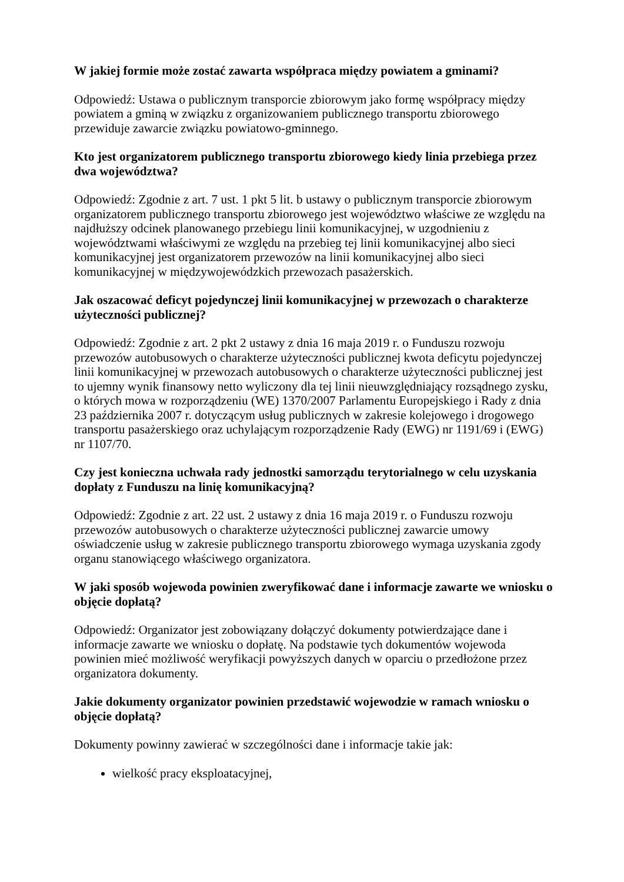W jakiej formie może zostać zawarta współpraca między powiatem a gminami?
Odpowiedź: Ustawa o publicznym transporcie zbiorowym jako formę współpracy między powiatem a gminą w związku z organizowaniem publicznego transportu zbiorowego przewiduje zawarcie związku powiatowo-gminnego.
Kto jest organizatorem publicznego transportu zbiorowego kiedy linia przebiega przez dwa województwa?
Odpowiedź: Zgodnie z art. 7 ust. 1 pkt 5 lit. b ustawy o publicznym transporcie zbiorowym organizatorem publicznego transportu zbiorowego jest województwo właściwe ze względu na najdłuższy odcinek planowanego przebiegu linii komunikacyjnej, w uzgodnieniu z województwami właściwymi ze względu na przebieg tej linii komunikacyjnej albo sieci komunikacyjnej jest organizatorem przewozów na linii komunikacyjnej albo sieci komunikacyjnej w międzywojewódzkich przewozach pasażerskich.
Jak oszacować deficyt pojedynczej linii komunikacyjnej w przewozach o charakterze użyteczności publicznej?
Odpowiedź: Zgodnie z art. 2 pkt 2 ustawy z dnia 16 maja 2019 r. o Funduszu rozwoju przewozów autobusowych o charakterze użyteczności publicznej kwota deficytu pojedynczej linii komunikacyjnej w przewozach autobusowych o charakterze użyteczności publicznej jest to ujemny wynik finansowy netto wyliczony dla tej linii nieuwzględniający rozsądnego zysku, o których mowa w rozporządzeniu (WE) 1370/2007 Parlamentu Europejskiego i Rady z dnia 23 października 2007 r. dotyczącym usług publicznych w zakresie kolejowego i drogowego transportu pasażerskiego oraz uchylającym rozporządzenie Rady (EWG) nr 1191/69 i (EWG) nr 1107/70.
Czy jest konieczna uchwała rady jednostki samorządu terytorialnego w celu uzyskania dopłaty z Funduszu na linię komunikacyjną?
Odpowiedź: Zgodnie z art. 22 ust. 2 ustawy z dnia 16 maja 2019 r. o Funduszu rozwoju przewozów autobusowych o charakterze użyteczności publicznej zawarcie umowy oświadczenie usług w zakresie publicznego transportu zbiorowego wymaga uzyskania zgody organu stanowiącego właściwego organizatora.
W jaki sposób wojewoda powinien zweryfikować dane i informacje zawarte we wniosku o objęcie dopłatą?
Odpowiedź: Organizator jest zobowiązany dołączyć dokumenty potwierdzające dane i informacje zawarte we wniosku o dopłatę. Na podstawie tych dokumentów wojewoda powinien mieć możliwość weryfikacji powyższych danych w oparciu o przedłożone przez organizatora dokumenty.
Jakie dokumenty organizator powinien przedstawić wojewodzie w ramach wniosku o objęcie dopłatą?
Dokumenty powinny zawierać w szczególności dane i informacje takie jak:
wielkość pracy eksploatacyjnej,